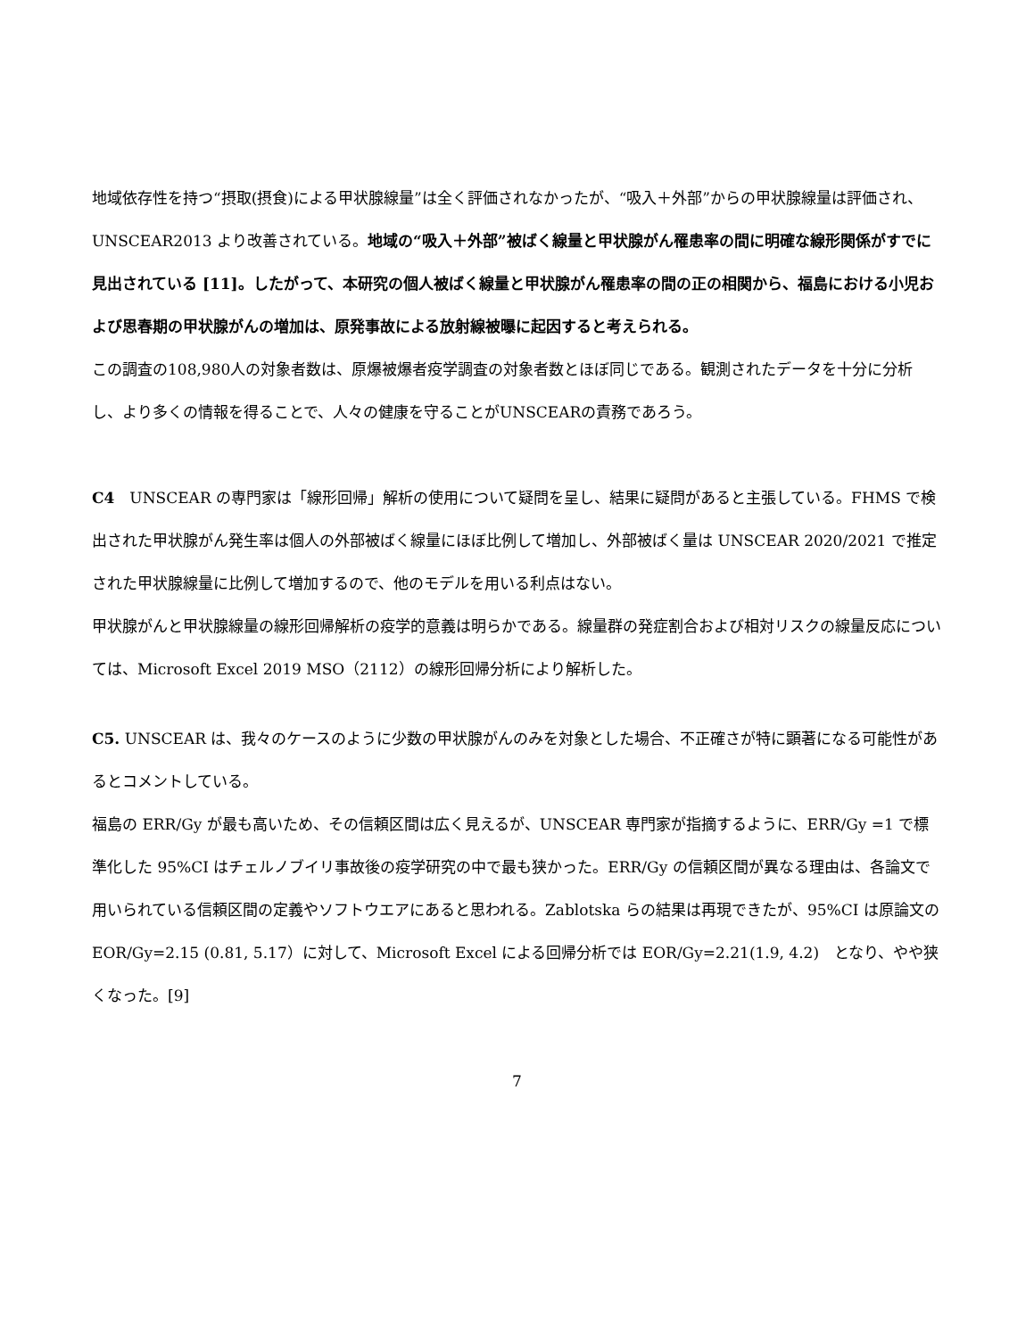地域依存性を持つ“摂取(摂食)による甲状腺線量”は全く評価されなかったが、“吸入＋外部”からの甲状腺線量は評価され、UNSCEAR2013 より改善されている。地域の“吸入＋外部”被ばく線量と甲状腺がん罹患率の間に明確な線形関係がすでに見出されている [11]。したがって、本研究の個人被ばく線量と甲状腺がん罹患率の間の正の相関から、福島における小児および思春期の甲状腺がんの増加は、原発事故による放射線被曝に起因すると考えられる。
この調査の108,980人の対象者数は、原爆被爆者疫学調査の対象者数とほぼ同じである。観測されたデータを十分に分析し、より多くの情報を得ることで、人々の健康を守ることがUNSCEARの責務であろう。
C4　UNSCEAR の専門家は「線形回帰」解析の使用について疑問を呈し、結果に疑問があると主張している。FHMS で検出された甲状腺がん発生率は個人の外部被ばく線量にほぼ比例して増加し、外部被ばく量は UNSCEAR 2020/2021 で推定された甲状腺線量に比例して増加するので、他のモデルを用いる利点はない。
甲状腺がんと甲状腺線量の線形回帰解析の疫学的意義は明らかである。線量群の発症割合および相対リスクの線量反応については、Microsoft Excel 2019 MSO（2112）の線形回帰分析により解析した。
C5. UNSCEAR は、我々のケースのように少数の甲状腺がんのみを対象とした場合、不正確さが特に顕著になる可能性があるとコメントしている。
福島の ERR/Gy が最も高いため、その信頼区間は広く見えるが、UNSCEAR 専門家が指摘するように、ERR/Gy =1 で標準化した 95%CI はチェルノブイリ事故後の疫学研究の中で最も狭かった。ERR/Gy の信頼区間が異なる理由は、各論文で用いられている信頼区間の定義やソフトウエアにあると思われる。Zablotska らの結果は再現できたが、95%CI は原論文の EOR/Gy=2.15 (0.81, 5.17）に対して、Microsoft Excel による回帰分析では EOR/Gy=2.21(1.9, 4.2)　となり、やや狭くなった。[9]
7